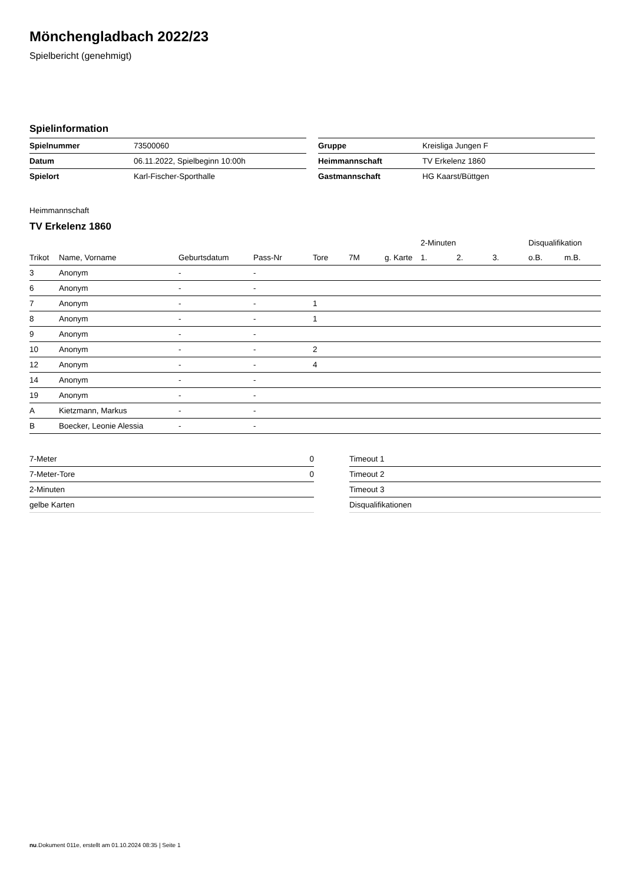Mönchengladbach 2022/23
Spielbericht (genehmigt)
Spielinformation
| Spielnummer | 73500060 |
| Datum | 06.11.2022, Spielbeginn 10:00h |
| Spielort | Karl-Fischer-Sporthalle |
| Gruppe | Kreisliga Jungen F |
| Heimmannschaft | TV Erkelenz 1860 |
| Gastmannschaft | HG Kaarst/Büttgen |
Heimmannschaft
TV Erkelenz 1860
| | | | | | | | 2-Minuten | | | Disqualifikation | |
| --- | --- | --- | --- | --- | --- | --- | --- | --- | --- | --- | --- |
| Trikot | Name, Vorname | Geburtsdatum | Pass-Nr | Tore | 7M | g. Karte | 1. | 2. | 3. | o.B. | m.B. |
| 3 | Anonym | - | - | | | | | | | | |
| 6 | Anonym | - | - | | | | | | | | |
| 7 | Anonym | - | - | 1 | | | | | | | |
| 8 | Anonym | - | - | 1 | | | | | | | |
| 9 | Anonym | - | - | | | | | | | | |
| 10 | Anonym | - | - | 2 | | | | | | | |
| 12 | Anonym | - | - | 4 | | | | | | | |
| 14 | Anonym | - | - | | | | | | | | |
| 19 | Anonym | - | - | | | | | | | | |
| A | Kietzmann, Markus | - | - | | | | | | | | |
| B | Boecker, Leonie Alessia | - | - | | | | | | | | |
| 7-Meter | 0 |
| 7-Meter-Tore | 0 |
| 2-Minuten | |
| gelbe Karten | |
| Timeout 1 |
| Timeout 2 |
| Timeout 3 |
| Disqualifikationen |
nu.Dokument 011e, erstellt am 01.10.2024 08:35 | Seite 1